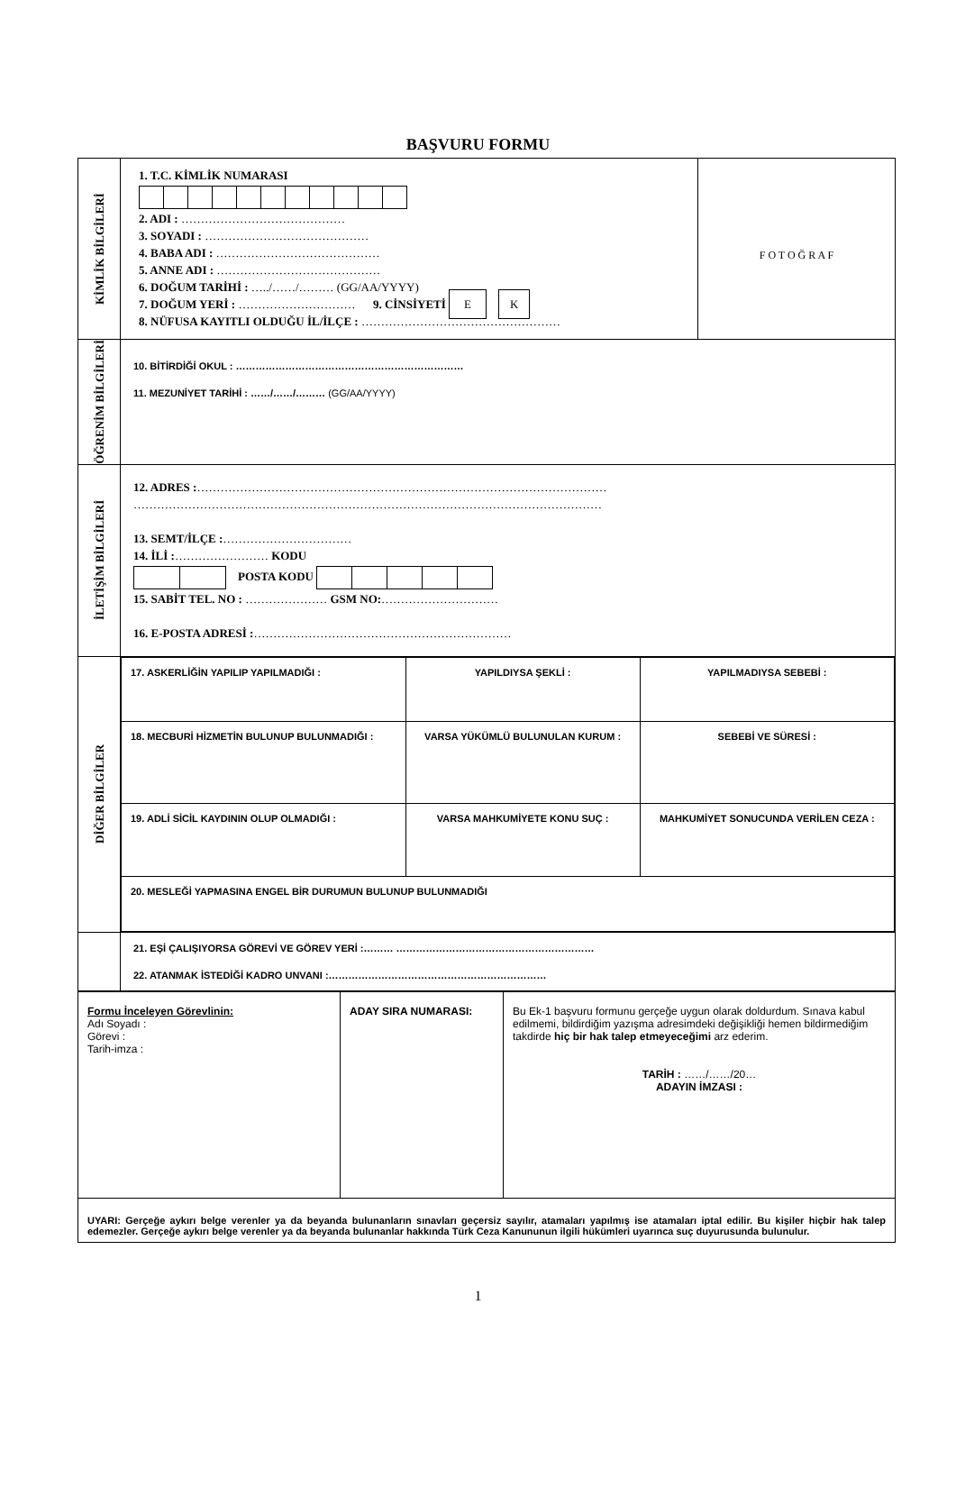BAŞVURU FORMU
| KİMLİK BİLGİLERİ | 1. T.C. KİMLİK NUMARASI 2. ADI : …………………………………… 3. SOYADI : …………………………………… 4. BABA ADI : …………………………………… 5. ANNE ADI : …………………………………… 6. DOĞUM TARİHİ : …../……/……… (GG/AA/YYYY) 7. DOĞUM YERİ : ………………………… 9. CİNSİYETİ E K 8. NÜFUSA KAYITLI OLDUĞU İL/İLÇE : …………………………………………… | F O T O Ğ R A F |
| ÖĞRENİM BİLGİLERİ | 10. BİTİRDİĞİ OKUL : …………………………………………………………… 11. MEZUNİYET TARİHİ : ……/……/……… (GG/AA/YYYY) | |
| İLETİŞİM BİLGİLERİ | 12. ADRES : …………………………………………………………………………………………… ………………………………………………………………………………………………………… 13. SEMT/İLÇE : …………………………… 14. İLİ : …………………… KODU POSTA KODU 15. SABİT TEL. NO : ………………… GSM NO: ………………………… 16. E-POSTA ADRESİ : ………………………………………………………… | |
| DİĞER BİLGİLER | / 17. ASKERLİĞİN YAPILIP YAPILMADIĞI : / YAPILDIYSA ŞEKLİ : / YAPILMADIYSA SEBEBİ : / / 18. MECBURİ HİZMETİN BULUNUP BULUNMADIĞI : / VARSA YÜKÜMLÜ BULUNULAN KURUM : / SEBEBİ VE SÜRESİ : / / 19. ADLİ SİCİL KAYDININ OLUP OLMADIĞI : / VARSA MAHKUMİYETE KONU SUÇ : / MAHKUMİYET SONUCUNDA VERİLEN CEZA : / / 20. MESLEĞİ YAPMASINA ENGEL BİR DURUMUN BULUNUP BULUNMADIĞI / / / | |
| | 21. EŞİ ÇALIŞIYORSA GÖREVİ VE GÖREV YERİ :……… …………………………………………………… 22. ATANMAK İSTEDİĞİ KADRO UNVANI :………………………………………………………… | |
| Formu İnceleyen Görevlinin: Adı Soyadı : Görevi : Tarih-imza : | ADAY SIRA NUMARASI: | Bu Ek-1 başvuru formunu gerçeğe uygun olarak doldurdum. Sınava kabul edilmemi, bildirdiğim yazışma adresimdeki değişikliği hemen bildirmediğim takdirde hiç bir hak talep etmeyeceğimi arz ederim. TARİH : ……/……/20… ADAYIN İMZASI : |
| UYARI: Gerçeğe aykırı belge verenler ya da beyanda bulunanların sınavları geçersiz sayılır, atamaları yapılmış ise atamaları iptal edilir. Bu kişiler hiçbir hak talep edemezler. Gerçeğe aykırı belge verenler ya da beyanda bulunanlar hakkında Türk Ceza Kanununun ilgili hükümleri uyarınca suç duyurusunda bulunulur. | | |
1